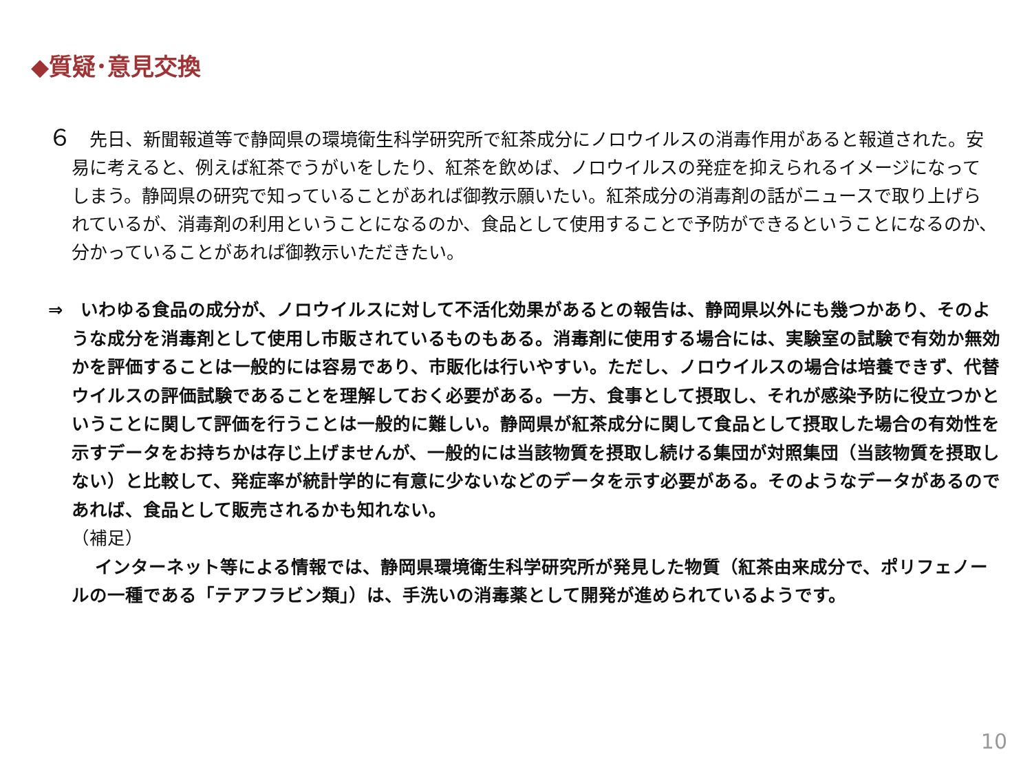◆質疑･意見交換
６　先日、新聞報道等で静岡県の環境衛生科学研究所で紅茶成分にノロウイルスの消毒作用があると報道された。安易に考えると、例えば紅茶でうがいをしたり、紅茶を飲めば、ノロウイルスの発症を抑えられるイメージになってしまう。静岡県の研究で知っていることがあれば御教示願いたい。紅茶成分の消毒剤の話がニュースで取り上げられているが、消毒剤の利用ということになるのか、食品として使用することで予防ができるということになるのか、分かっていることがあれば御教示いただきたい。
⇒　いわゆる食品の成分が、ノロウイルスに対して不活化効果があるとの報告は、静岡県以外にも幾つかあり、そのような成分を消毒剤として使用し市販されているものもある。消毒剤に使用する場合には、実験室の試験で有効か無効かを評価することは一般的には容易であり、市販化は行いやすい。ただし、ノロウイルスの場合は培養できず、代替ウイルスの評価試験であることを理解しておく必要がある。一方、食事として摂取し、それが感染予防に役立つかということに関して評価を行うことは一般的に難しい。静岡県が紅茶成分に関して食品として摂取した場合の有効性を示すデータをお持ちかは存じ上げませんが、一般的には当該物質を摂取し続ける集団が対照集団（当該物質を摂取しない）と比較して、発症率が統計学的に有意に少ないなどのデータを示す必要がある。そのようなデータがあるのであれば、食品として販売されるかも知れない。
（補足）
インターネット等による情報では、静岡県環境衛生科学研究所が発見した物質（紅茶由来成分で、ポリフェノールの一種である「テアフラビン類」）は、手洗いの消毒薬として開発が進められているようです。
10